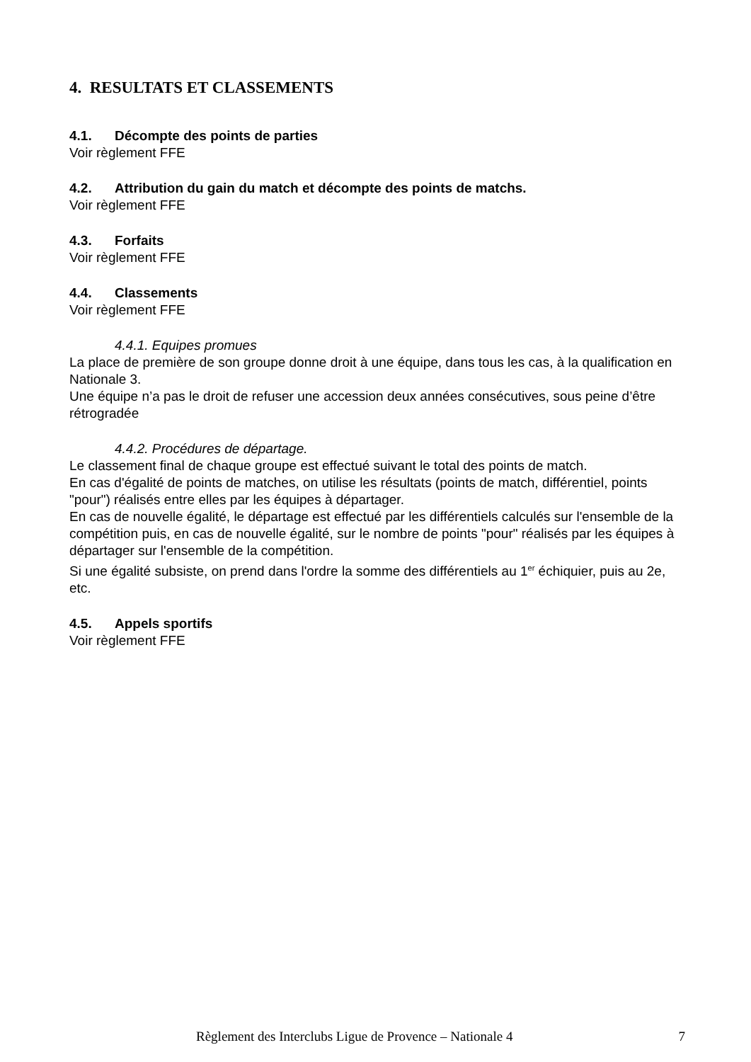4. RESULTATS ET CLASSEMENTS
4.1. Décompte des points de parties
Voir règlement FFE
4.2. Attribution du gain du match et décompte des points de matchs.
Voir règlement FFE
4.3. Forfaits
Voir règlement FFE
4.4. Classements
Voir règlement FFE
4.4.1. Equipes promues
La place de première de son groupe donne droit à une équipe, dans tous les cas, à la qualification en Nationale 3.
Une équipe n’a pas le droit de refuser une accession deux années consécutives, sous peine d’être rétrogradée
4.4.2. Procédures de départage.
Le classement final de chaque groupe est effectué suivant le total des points de match.
En cas d'égalité de points de matches, on utilise les résultats (points de match, différentiel, points "pour") réalisés entre elles par les équipes à départager.
En cas de nouvelle égalité, le départage est effectué par les différentiels calculés sur l'ensemble de la compétition puis, en cas de nouvelle égalité, sur le nombre de points "pour" réalisés par les équipes à départager sur l'ensemble de la compétition.
Si une égalité subsiste, on prend dans l'ordre la somme des différentiels au 1<sup>er</sup> échiquier, puis au 2e, etc.
4.5. Appels sportifs
Voir règlement FFE
Règlement des Interclubs Ligue de Provence – Nationale 4 7